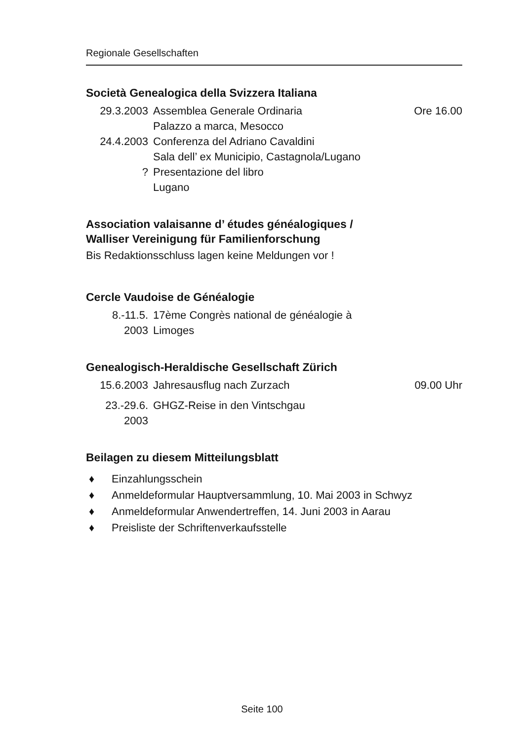Regionale Gesellschaften
Società Genealogica della Svizzera Italiana
| 29.3.2003 | Assemblea Generale Ordinaria Palazzo a marca, Mesocco | Ore 16.00 |
| 24.4.2003 | Conferenza del Adriano Cavaldini Sala dell’ ex Municipio, Castagnola/Lugano | |
| ? | Presentazione del libro Lugano | |
Association valaisanne d’ études généalogiques /
Walliser Vereinigung für Familienforschung
Bis Redaktionsschluss lagen keine Meldungen vor !
Cercle Vaudoise de Généalogie
| 8.-11.5. 2003 | 17ème Congrès national de généalogie à Limoges | |
Genealogisch-Heraldische Gesellschaft Zürich
| 15.6.2003 | Jahresausflug nach Zurzach | 09.00 Uhr |
| 23.-29.6. 2003 | GHGZ-Reise in den Vintschgau | |
Beilagen zu diesem Mitteilungsblatt
♦ Einzahlungsschein
♦ Anmeldeformular Hauptversammlung, 10. Mai 2003 in Schwyz
♦ Anmeldeformular Anwendertreffen, 14. Juni 2003 in Aarau
♦ Preisliste der Schriftenverkaufsstelle
Seite 100